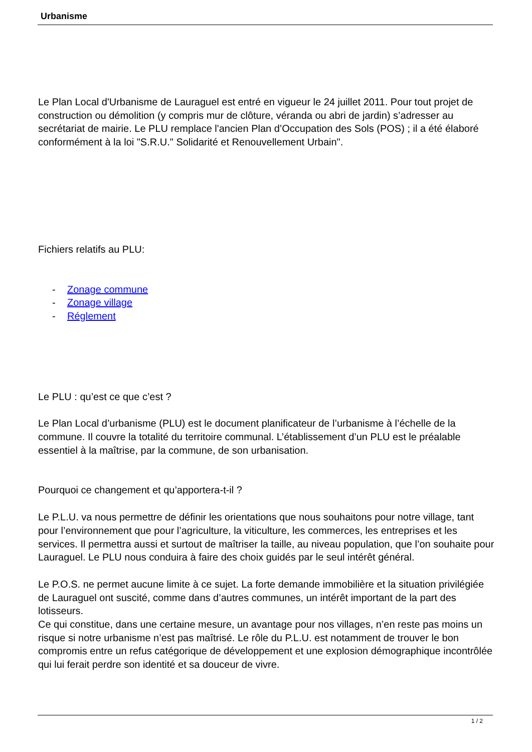Urbanisme
Le Plan Local d'Urbanisme de Lauraguel est entré en vigueur le 24 juillet 2011. Pour tout projet de construction ou démolition (y compris mur de clôture, véranda ou abri de jardin) s’adresser au secrétariat de mairie. Le PLU remplace l'ancien Plan d’Occupation des Sols (POS) ; il a été élaboré conformément à la loi "S.R.U." Solidarité et Renouvellement Urbain".
Fichiers relatifs au PLU:
- Zonage commune
- Zonage village
- Réglement
Le PLU : qu’est ce que c’est ?
Le Plan Local d’urbanisme (PLU) est le document planificateur de l’urbanisme à l’échelle de la commune. Il couvre la totalité du territoire communal. L’établissement d’un PLU est le préalable essentiel à la maîtrise, par la commune, de son urbanisation.
Pourquoi ce changement et qu’apportera-t-il ?
Le P.L.U. va nous permettre de définir les orientations que nous souhaitons pour notre village, tant pour l’environnement que pour l’agriculture, la viticulture, les commerces, les entreprises et les services. Il permettra aussi et surtout de maîtriser la taille, au niveau population, que l’on souhaite pour Lauraguel. Le PLU nous conduira à faire des choix guidés par le seul intérêt général.
Le P.O.S. ne permet aucune limite à ce sujet. La forte demande immobilière et la situation privilégiée de Lauraguel ont suscité, comme dans d’autres communes, un intérêt important de la part des lotisseurs.
Ce qui constitue, dans une certaine mesure, un avantage pour nos villages, n’en reste pas moins un risque si notre urbanisme n’est pas maîtrisé. Le rôle du P.L.U. est notamment de trouver le bon compromis entre un refus catégorique de développement et une explosion démographique incontrôlée qui lui ferait perdre son identité et sa douceur de vivre.
1 / 2